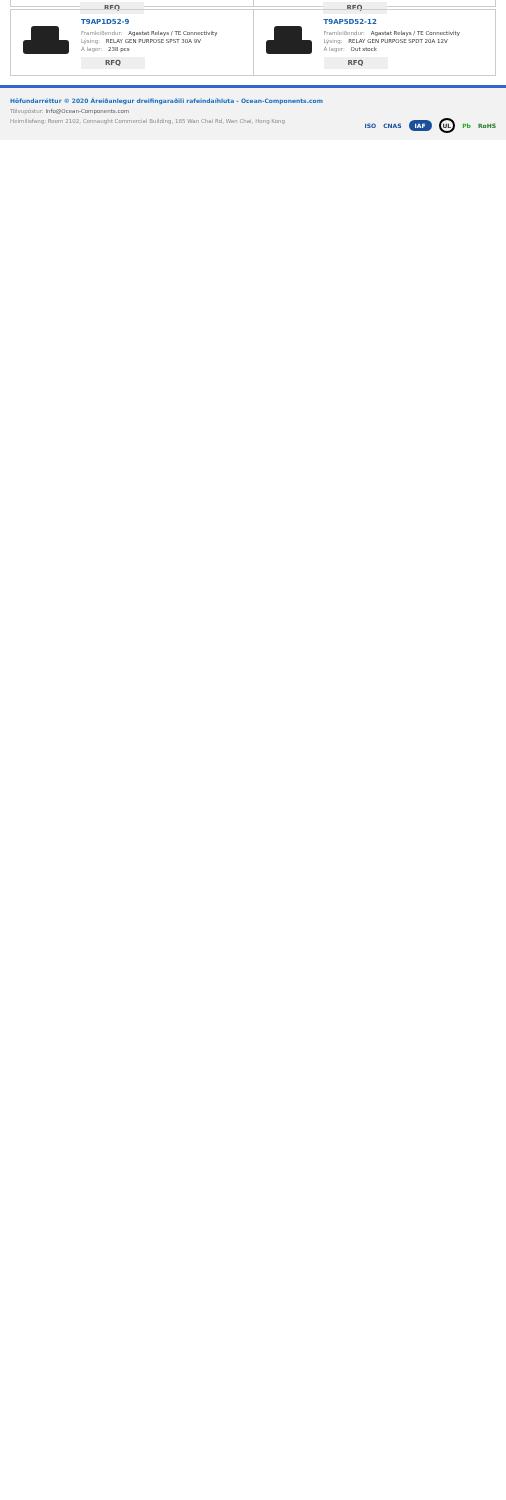RFQ RFQ
T9AP1D52-9
Framleiðendur: Agastat Relays / TE Connectivity
Lýsing: RELAY GEN PURPOSE SPST 30A 9V
Á lager: 238 pcs
RFQ
T9AP5D52-12
Framleiðendur: Agastat Relays / TE Connectivity
Lýsing: RELAY GEN PURPOSE SPDT 20A 12V
Á lager: Out stock
RFQ
Höfundarréttur © 2020 Áreiðanlegur dreifingaraðili rafeindaíhluta - Ocean-Components.com
Tölvupóstur: Info@Ocean-Components.com
Heimilisfang: Room 2102, Connaught Commercial Building, 185 Wan Chai Rd, Wan Chai, Hong Kong
ISO CNAS IAF UL Pb RoHS